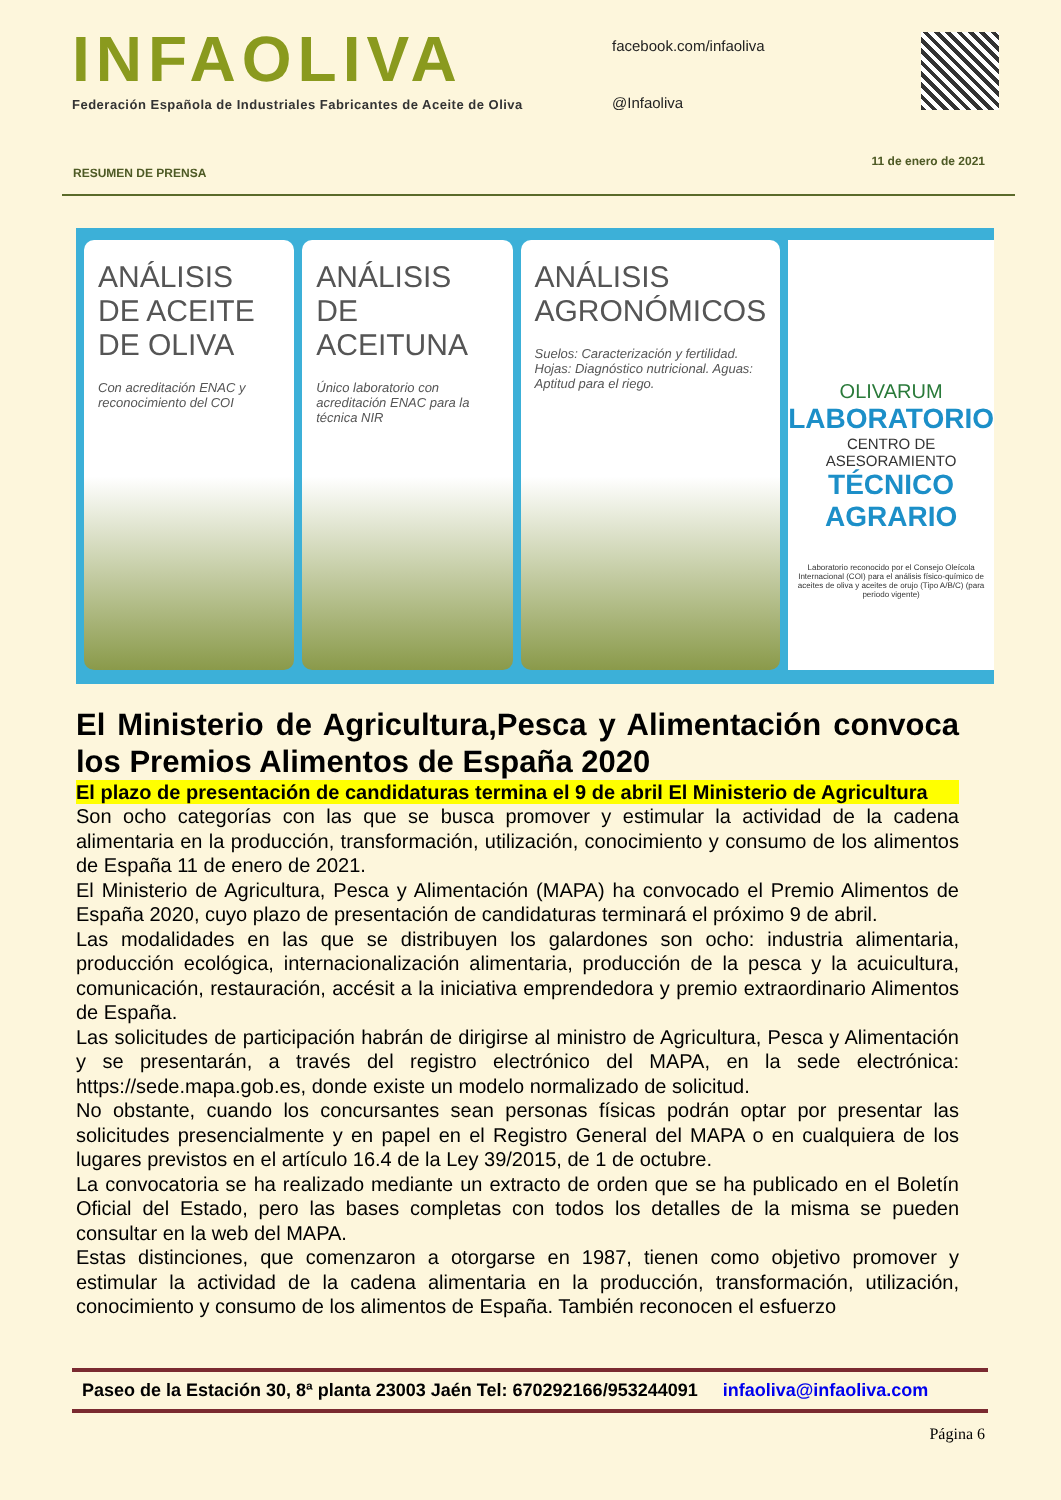INFAOLIVA
Federación Española de Industriales Fabricantes de Aceite de Oliva
facebook.com/infaoliva
@Infaoliva
RESUMEN DE PRENSA 11 de enero de 2021
ANÁLISIS DE ACEITE DE OLIVA
Con acreditación ENAC y reconocimiento del COI
ANÁLISIS DE ACEITUNA
Único laboratorio con acreditación ENAC para la técnica NIR
ANÁLISIS AGRONÓMICOS
Suelos: Caracterización y fertilidad. Hojas: Diagnóstico nutricional. Aguas: Aptitud para el riego.
OLIVARUM
LABORATORIO
CENTRO DE ASESORAMIENTO
TÉCNICO AGRARIO
Laboratorio reconocido por el Consejo Oleícola Internacional (COI) para el análisis físico-químico de aceites de oliva y aceites de orujo (Tipo A/B/C) (para periodo vigente)
El Ministerio de Agricultura,Pesca y Alimentación convoca los Premios Alimentos de España 2020
El plazo de presentación de candidaturas termina el 9 de abril El Ministerio de Agricultura
Son ocho categorías con las que se busca promover y estimular la actividad de la cadena alimentaria en la producción, transformación, utilización, conocimiento y consumo de los alimentos de España 11 de enero de 2021.
El Ministerio de Agricultura, Pesca y Alimentación (MAPA) ha convocado el Premio Alimentos de España 2020, cuyo plazo de presentación de candidaturas terminará el próximo 9 de abril.
Las modalidades en las que se distribuyen los galardones son ocho: industria alimentaria, producción ecológica, internacionalización alimentaria, producción de la pesca y la acuicultura, comunicación, restauración, accésit a la iniciativa emprendedora y premio extraordinario Alimentos de España.
Las solicitudes de participación habrán de dirigirse al ministro de Agricultura, Pesca y Alimentación y se presentarán, a través del registro electrónico del MAPA, en la sede electrónica: https://sede.mapa.gob.es, donde existe un modelo normalizado de solicitud.
No obstante, cuando los concursantes sean personas físicas podrán optar por presentar las solicitudes presencialmente y en papel en el Registro General del MAPA o en cualquiera de los lugares previstos en el artículo 16.4 de la Ley 39/2015, de 1 de octubre.
La convocatoria se ha realizado mediante un extracto de orden que se ha publicado en el Boletín Oficial del Estado, pero las bases completas con todos los detalles de la misma se pueden consultar en la web del MAPA.
Estas distinciones, que comenzaron a otorgarse en 1987, tienen como objetivo promover y estimular la actividad de la cadena alimentaria en la producción, transformación, utilización, conocimiento y consumo de los alimentos de España. También reconocen el esfuerzo
Paseo de la Estación 30, 8ª planta 23003 Jaén Tel: 670292166/953244091 infaoliva@infaoliva.com
Página 6